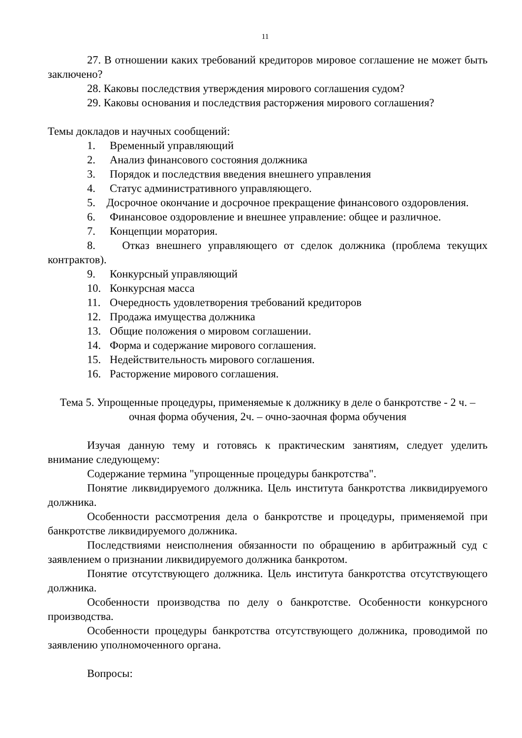11
27. В отношении каких требований кредиторов мировое соглашение не может быть заключено?
28. Каковы последствия утверждения мирового соглашения судом?
29. Каковы основания и последствия расторжения мирового соглашения?
Темы докладов и научных сообщений:
1. Временный управляющий
2. Анализ финансового состояния должника
3. Порядок и последствия введения внешнего управления
4. Статус административного управляющего.
5. Досрочное окончание и досрочное прекращение финансового оздоровления.
6. Финансовое оздоровление и внешнее управление: общее и различное.
7. Концепции моратория.
8. Отказ внешнего управляющего от сделок должника (проблема текущих контрактов).
9. Конкурсный управляющий
10. Конкурсная масса
11. Очередность удовлетворения требований кредиторов
12. Продажа имущества должника
13. Общие положения о мировом соглашении.
14. Форма и содержание мирового соглашения.
15. Недействительность мирового соглашения.
16. Расторжение мирового соглашения.
Тема 5. Упрощенные процедуры, применяемые к должнику в деле о банкротстве - 2 ч. – очная форма обучения, 2ч. – очно-заочная форма обучения
Изучая данную тему и готовясь к практическим занятиям, следует уделить внимание следующему:
Содержание термина "упрощенные процедуры банкротства".
Понятие ликвидируемого должника. Цель института банкротства ликвидируемого должника.
Особенности рассмотрения дела о банкротстве и процедуры, применяемой при банкротстве ликвидируемого должника.
Последствиями неисполнения обязанности по обращению в арбитражный суд с заявлением о признании ликвидируемого должника банкротом.
Понятие отсутствующего должника. Цель института банкротства отсутствующего должника.
Особенности производства по делу о банкротстве. Особенности конкурсного производства.
Особенности процедуры банкротства отсутствующего должника, проводимой по заявлению уполномоченного органа.
Вопросы: